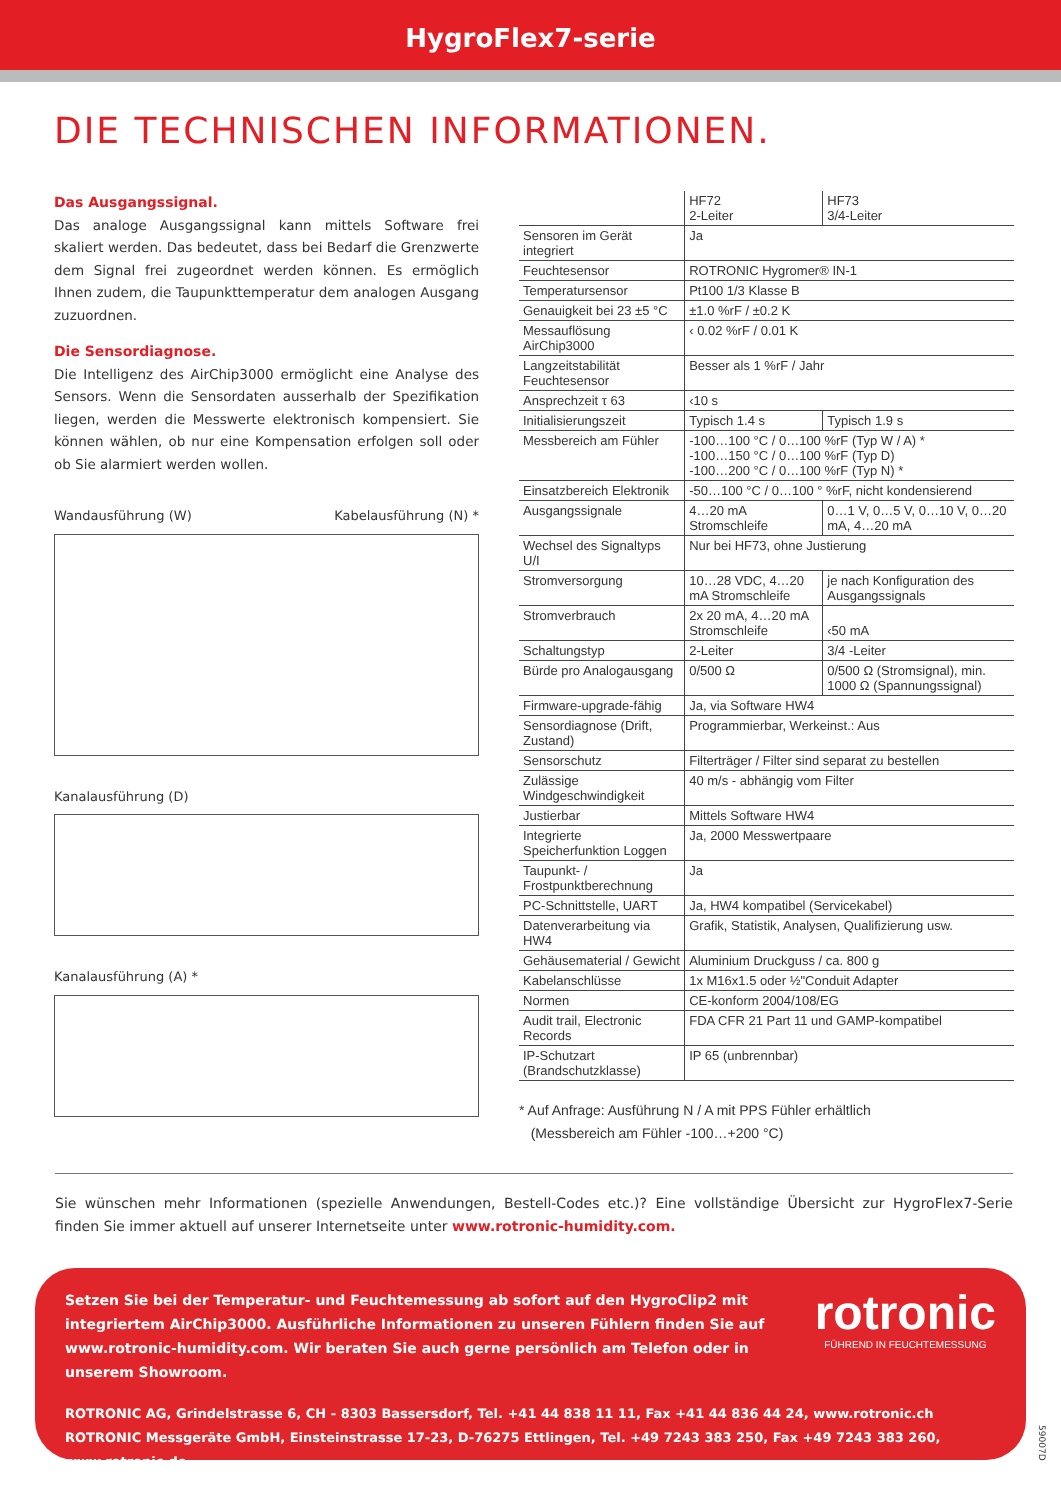HygroFlex7-serie
DIE TECHNISCHEN INFORMATIONEN.
Das Ausgangssignal.
Das analoge Ausgangssignal kann mittels Software frei skaliert werden. Das bedeutet, dass bei Bedarf die Grenzwerte dem Signal frei zugeordnet werden können. Es ermöglich Ihnen zudem, die Taupunkttemperatur dem analogen Ausgang zuzuordnen.
Die Sensordiagnose.
Die Intelligenz des AirChip3000 ermöglicht eine Analyse des Sensors. Wenn die Sensordaten ausserhalb der Spezifikation liegen, werden die Messwerte elektronisch kompensiert. Sie können wählen, ob nur eine Kompensation erfolgen soll oder ob Sie alarmiert werden wollen.
Wandausführung (W) Kabelausführung (N) *
Kanalausführung (D)
Kanalausführung (A) *
| | HF72 2-Leiter | HF73 3/4-Leiter |
| --- | --- | --- |
| Sensoren im Gerät integriert | Ja | |
| Feuchtesensor | ROTRONIC Hygromer® IN-1 | |
| Temperatursensor | Pt100 1/3 Klasse B | |
| Genauigkeit bei 23 ±5 °C | ±1.0 %rF / ±0.2 K | |
| Messauflösung AirChip3000 | ‹ 0.02 %rF / 0.01 K | |
| Langzeitstabilität Feuchtesensor | Besser als 1 %rF / Jahr | |
| Ansprechzeit τ 63 | ‹10 s | |
| Initialisierungszeit | Typisch 1.4 s | Typisch 1.9 s |
| Messbereich am Fühler | -100…100 °C / 0…100 %rF (Typ W / A) * -100…150 °C / 0…100 %rF (Typ D) -100…200 °C / 0…100 %rF (Typ N) * | |
| Einsatzbereich Elektronik | -50…100 °C / 0…100 ° %rF, nicht kondensierend | |
| Ausgangssignale | 4…20 mA Stromschleife | 0…1 V, 0…5 V, 0…10 V, 0…20 mA, 4…20 mA |
| Wechsel des Signaltyps U/I | Nur bei HF73, ohne Justierung | |
| Stromversorgung | 10…28 VDC, 4…20 mA Stromschleife | je nach Konfiguration des Ausgangssignals |
| Stromverbrauch | 2x 20 mA, 4…20 mA Stromschleife | ‹50 mA |
| Schaltungstyp | 2-Leiter | 3/4 -Leiter |
| Bürde pro Analogausgang | 0/500 Ω | 0/500 Ω (Stromsignal), min. 1000 Ω (Spannungssignal) |
| Firmware-upgrade-fähig | Ja, via Software HW4 | |
| Sensordiagnose (Drift, Zustand) | Programmierbar, Werkeinst.: Aus | |
| Sensorschutz | Filterträger / Filter sind separat zu bestellen | |
| Zulässige Windgeschwindigkeit | 40 m/s - abhängig vom Filter | |
| Justierbar | Mittels Software HW4 | |
| Integrierte Speicherfunktion Loggen | Ja, 2000 Messwertpaare | |
| Taupunkt- / Frostpunktberechnung | Ja | |
| PC-Schnittstelle, UART | Ja, HW4 kompatibel (Servicekabel) | |
| Datenverarbeitung via HW4 | Grafik, Statistik, Analysen, Qualifizierung usw. | |
| Gehäusematerial / Gewicht | Aluminium Druckguss / ca. 800 g | |
| Kabelanschlüsse | 1x M16x1.5 oder ½"Conduit Adapter | |
| Normen | CE-konform 2004/108/EG | |
| Audit trail, Electronic Records | FDA CFR 21 Part 11 und GAMP-kompatibel | |
| IP-Schutzart (Brandschutzklasse) | IP 65 (unbrennbar) | |
* Auf Anfrage: Ausführung N / A mit PPS Fühler erhältlich
(Messbereich am Fühler -100…+200 °C)
Sie wünschen mehr Informationen (spezielle Anwendungen, Bestell-Codes etc.)? Eine vollständige Übersicht zur HygroFlex7-Serie finden Sie immer aktuell auf unserer Internetseite unter www.rotronic-humidity.com.
rotronic
FÜHREND IN FEUCHTEMESSUNG
Setzen Sie bei der Temperatur- und Feuchtemessung ab sofort auf den HygroClip2 mit integriertem AirChip3000. Ausführliche Informationen zu unseren Fühlern finden Sie auf www.rotronic-humidity.com. Wir beraten Sie auch gerne persönlich am Telefon oder in unserem Showroom.
ROTRONIC AG, Grindelstrasse 6, CH - 8303 Bassersdorf, Tel. +41 44 838 11 11, Fax +41 44 836 44 24, www.rotronic.ch
ROTRONIC Messgeräte GmbH, Einsteinstrasse 17-23, D-76275 Ettlingen, Tel. +49 7243 383 250, Fax +49 7243 383 260, www.rotronic.de
59007D